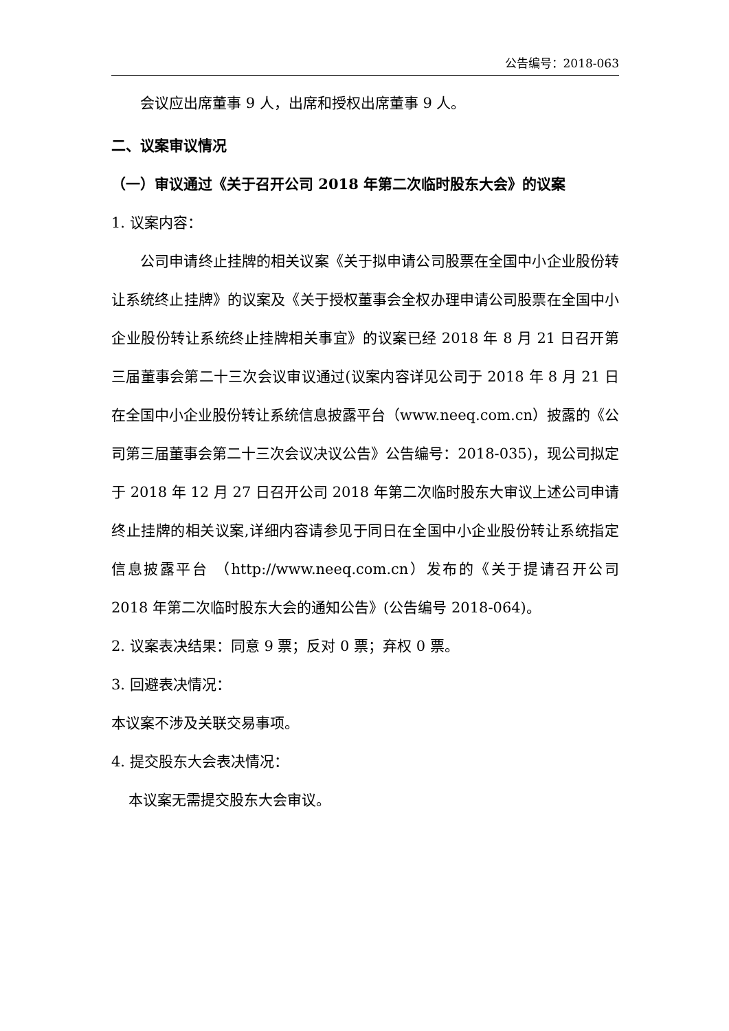公告编号：2018-063
会议应出席董事 9 人，出席和授权出席董事 9 人。
二、议案审议情况
（一）审议通过《关于召开公司 2018 年第二次临时股东大会》的议案
1. 议案内容：
公司申请终止挂牌的相关议案《关于拟申请公司股票在全国中小企业股份转让系统终止挂牌》的议案及《关于授权董事会全权办理申请公司股票在全国中小企业股份转让系统终止挂牌相关事宜》的议案已经 2018 年 8 月 21 日召开第三届董事会第二十三次会议审议通过(议案内容详见公司于 2018 年 8 月 21 日在全国中小企业股份转让系统信息披露平台（www.neeq.com.cn）披露的《公司第三届董事会第二十三次会议决议公告》公告编号：2018-035)，现公司拟定于 2018 年 12 月 27 日召开公司 2018 年第二次临时股东大审议上述公司申请终止挂牌的相关议案,详细内容请参见于同日在全国中小企业股份转让系统指定信息披露平台 （http://www.neeq.com.cn）发布的《关于提请召开公司 2018 年第二次临时股东大会的通知公告》(公告编号 2018-064)。
2. 议案表决结果：同意 9 票；反对 0 票；弃权 0 票。
3. 回避表决情况：
本议案不涉及关联交易事项。
4. 提交股东大会表决情况：
本议案无需提交股东大会审议。